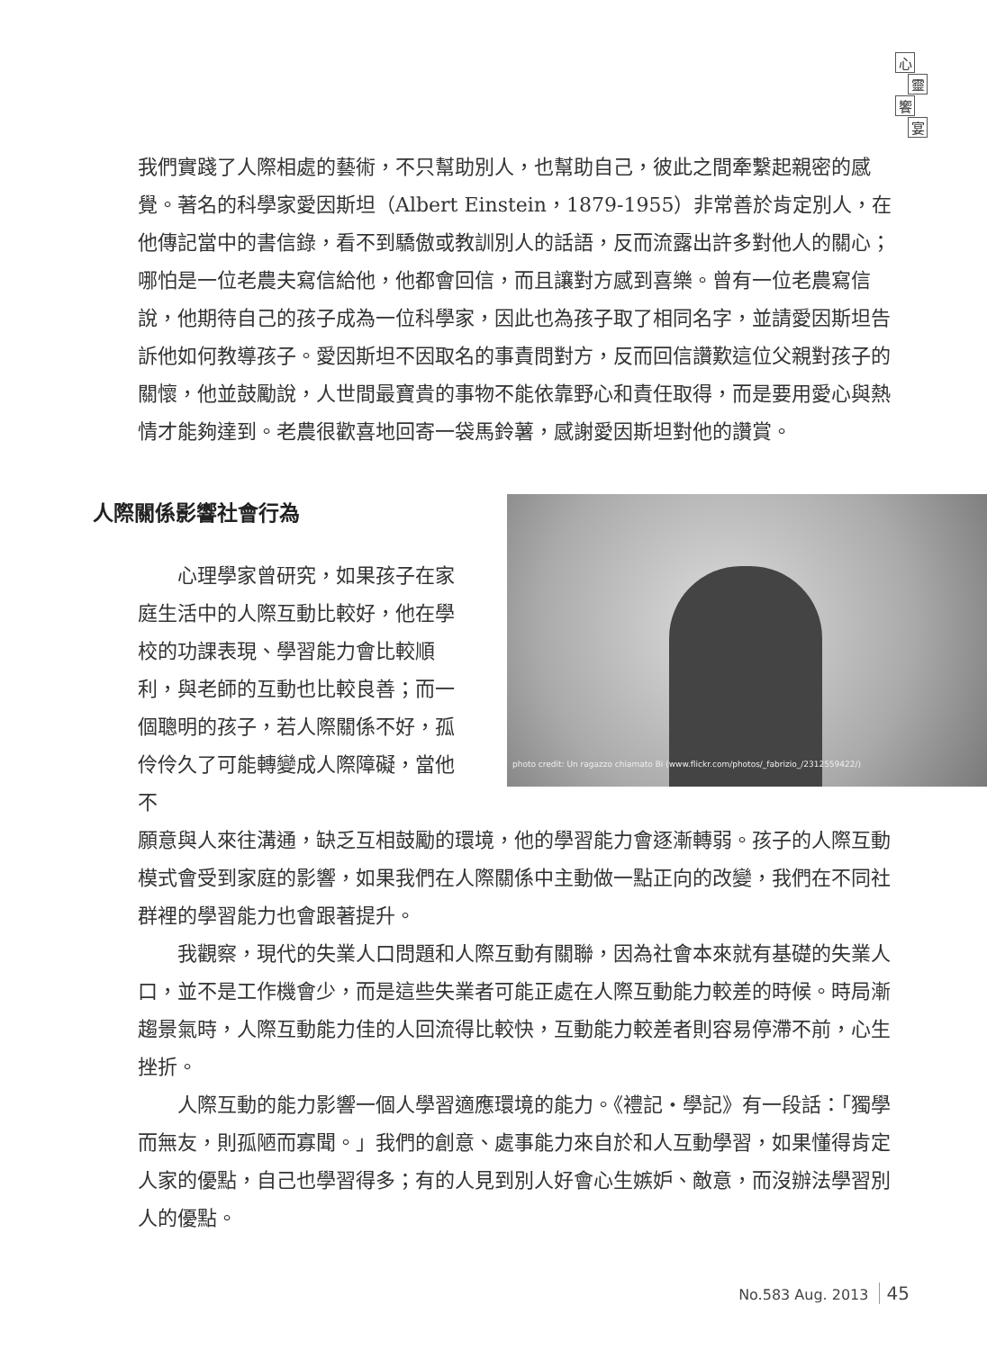心
靈
饗
宴
我們實踐了人際相處的藝術，不只幫助別人，也幫助自己，彼此之間牽繫起親密的感覺。著名的科學家愛因斯坦（Albert Einstein，1879-1955）非常善於肯定別人，在他傳記當中的書信錄，看不到驕傲或教訓別人的話語，反而流露出許多對他人的關心；哪怕是一位老農夫寫信給他，他都會回信，而且讓對方感到喜樂。曾有一位老農寫信說，他期待自己的孩子成為一位科學家，因此也為孩子取了相同名字，並請愛因斯坦告訴他如何教導孩子。愛因斯坦不因取名的事責問對方，反而回信讚歎這位父親對孩子的關懷，他並鼓勵說，人世間最寶貴的事物不能依靠野心和責任取得，而是要用愛心與熱情才能夠達到。老農很歡喜地回寄一袋馬鈴薯，感謝愛因斯坦對他的讚賞。
人際關係影響社會行為
心理學家曾研究，如果孩子在家庭生活中的人際互動比較好，他在學校的功課表現、學習能力會比較順利，與老師的互動也比較良善；而一個聰明的孩子，若人際關係不好，孤伶伶久了可能轉變成人際障礙，當他不
photo credit: Un ragazzo chiamato Bi (www.flickr.com/photos/_fabrizio_/2312559422/)
願意與人來往溝通，缺乏互相鼓勵的環境，他的學習能力會逐漸轉弱。孩子的人際互動模式會受到家庭的影響，如果我們在人際關係中主動做一點正向的改變，我們在不同社群裡的學習能力也會跟著提升。
我觀察，現代的失業人口問題和人際互動有關聯，因為社會本來就有基礎的失業人口，並不是工作機會少，而是這些失業者可能正處在人際互動能力較差的時候。時局漸趨景氣時，人際互動能力佳的人回流得比較快，互動能力較差者則容易停滯不前，心生挫折。
人際互動的能力影響一個人學習適應環境的能力。《禮記‧學記》有一段話：「獨學而無友，則孤陋而寡聞。」我們的創意、處事能力來自於和人互動學習，如果懂得肯定人家的優點，自己也學習得多；有的人見到別人好會心生嫉妒、敵意，而沒辦法學習別人的優點。
No.583 Aug. 2013 45